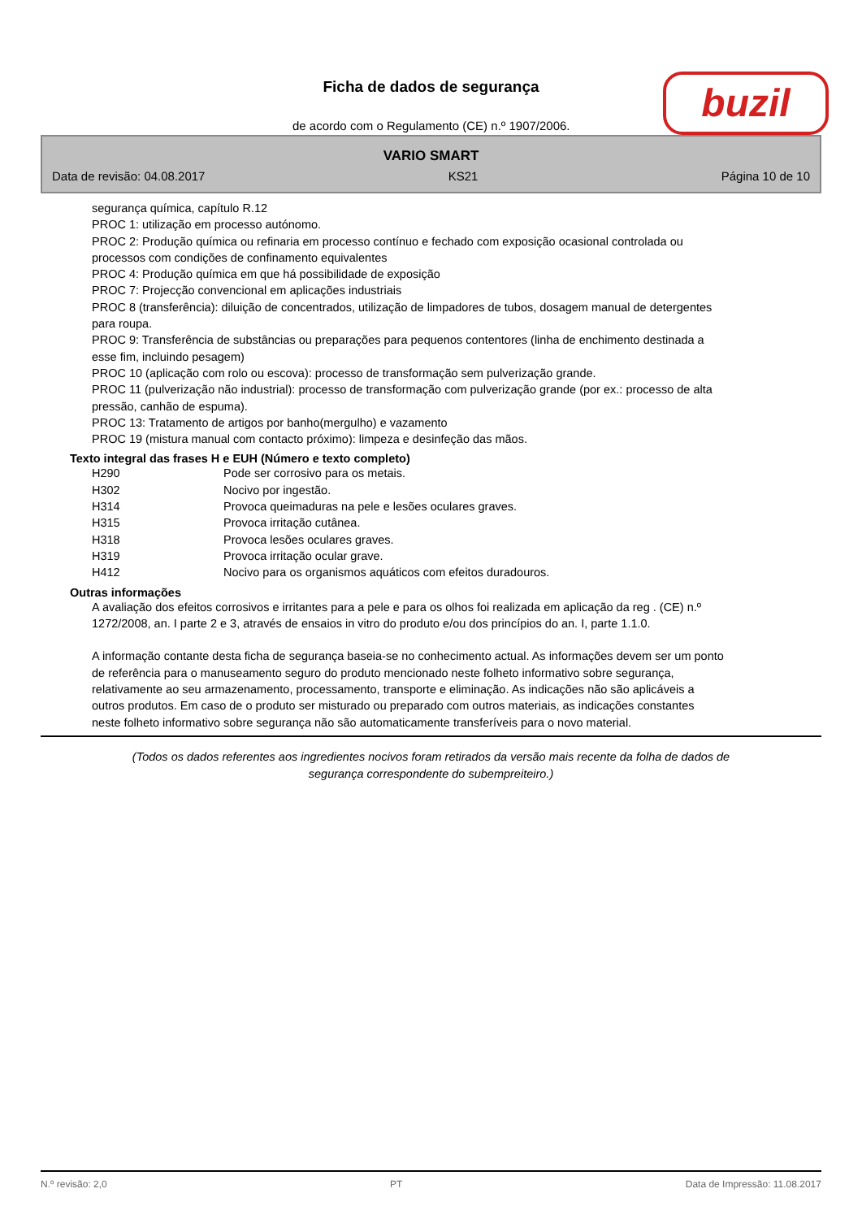Ficha de dados de segurança
de acordo com o Regulamento (CE) n.º 1907/2006.
buzil
VARIO SMART
Data de revisão: 04.08.2017 KS21 Página 10 de 10
segurança química, capítulo R.12
PROC 1: utilização em processo autónomo.
PROC 2: Produção química ou refinaria em processo contínuo e fechado com exposição ocasional controlada ou processos com condições de confinamento equivalentes
PROC 4: Produção química em que há possibilidade de exposição
PROC 7: Projecção convencional em aplicações industriais
PROC 8 (transferência): diluição de concentrados, utilização de limpadores de tubos, dosagem manual de detergentes para roupa.
PROC 9: Transferência de substâncias ou preparações para pequenos contentores (linha de enchimento destinada a esse fim, incluindo pesagem)
PROC 10 (aplicação com rolo ou escova): processo de transformação sem pulverização grande.
PROC 11 (pulverização não industrial): processo de transformação com pulverização grande (por ex.: processo de alta pressão, canhão de espuma).
PROC 13: Tratamento de artigos por banho(mergulho) e vazamento
PROC 19 (mistura manual com contacto próximo): limpeza e desinfeção das mãos.
Texto integral das frases H e EUH (Número e texto completo)
| H290 | Pode ser corrosivo para os metais. |
| H302 | Nocivo por ingestão. |
| H314 | Provoca queimaduras na pele e lesões oculares graves. |
| H315 | Provoca irritação cutânea. |
| H318 | Provoca lesões oculares graves. |
| H319 | Provoca irritação ocular grave. |
| H412 | Nocivo para os organismos aquáticos com efeitos duradouros. |
Outras informações
A avaliação dos efeitos corrosivos e irritantes para a pele e para os olhos foi realizada em aplicação da reg . (CE) n.º 1272/2008, an. I parte 2 e 3, através de ensaios in vitro do produto e/ou dos princípios do an. I, parte 1.1.0.
A informação contante desta ficha de segurança baseia-se no conhecimento actual. As informações devem ser um ponto de referência para o manuseamento seguro do produto mencionado neste folheto informativo sobre segurança, relativamente ao seu armazenamento, processamento, transporte e eliminação. As indicações não são aplicáveis a outros produtos. Em caso de o produto ser misturado ou preparado com outros materiais, as indicações constantes neste folheto informativo sobre segurança não são automaticamente transferíveis para o novo material.
(Todos os dados referentes aos ingredientes nocivos foram retirados da versão mais recente da folha de dados de segurança correspondente do subempreiteiro.)
N.º revisão: 2,0 PT Data de Impressão: 11.08.2017